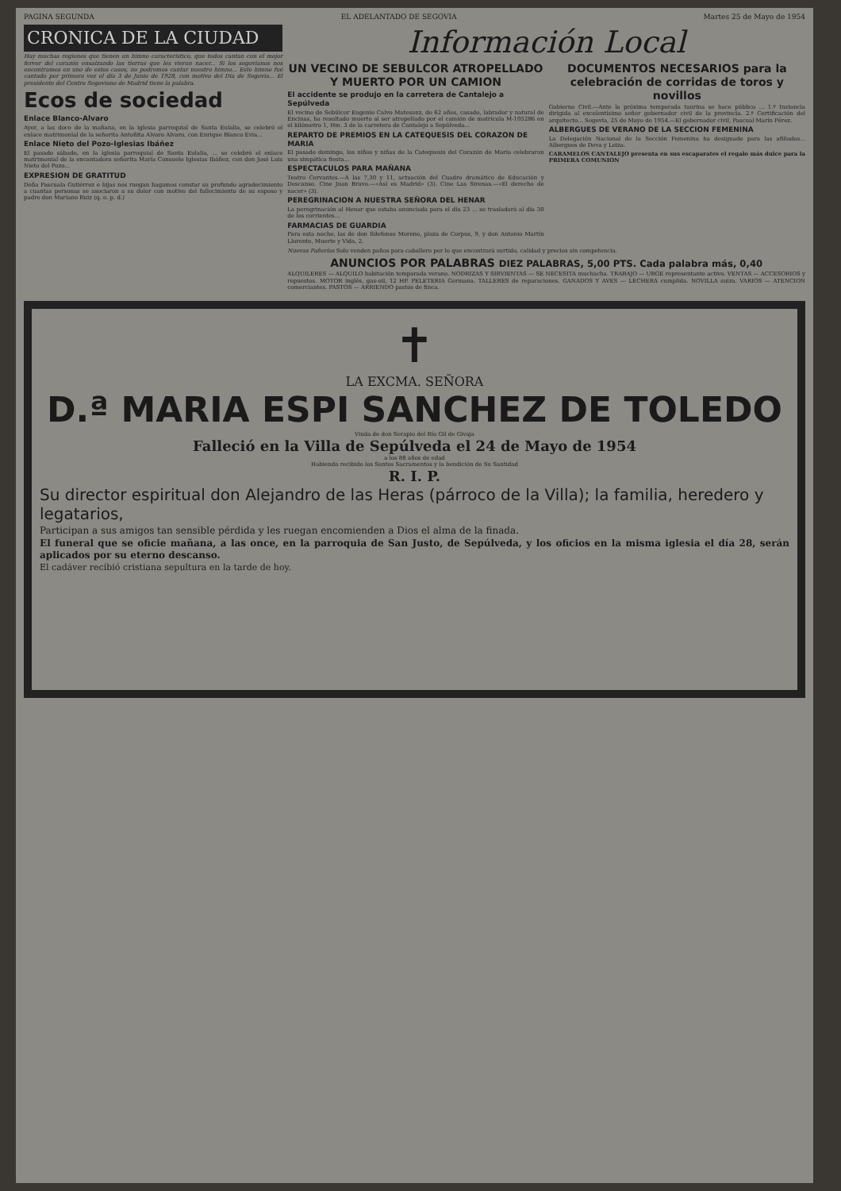PAGINA SEGUNDA EL ADELANTADO DE SEGOVIA Martes 25 de Mayo de 1954
CRONICA DE LA CIUDAD
Hay muchas regiones que tienen un himno característico, que todos cantan con el mejor fervor del corazón ensalzando las tierras que les vieron nacer... Si los segovianos nos encontramos en uno de estos casos, no podremos cantar nuestro himno... Este himno fué cantado por primera vez el día 3 de Junio de 1928, con motivo del Día de Segovia... El presidente del Centro Segoviano de Madrid tiene la palabra.
Ecos de sociedad
Enlace Blanco-Alvaro
Ayer, a las doce de la mañana, en la iglesia parroquial de Santa Eulalia, se celebró el enlace matrimonial de la señorita Antoñita Alvaro Alvaro, con Enrique Blanco Evia...
Enlace Nieto del Pozo-Iglesias Ibáñez
El pasado sábado, en la iglesia parroquial de Santa Eulalia, ... se celebró el enlace matrimonial de la encantadora señorita María Consuelo Iglesias Ibáñez, con don José Luis Nieto del Pozo...
EXPRESION DE GRATITUD
Doña Pascuala Gutiérrez e hijas nos ruegan hagamos constar su profundo agradecimiento a cuantas personas se asociaron a su dolor con motivo del fallecimiento de su esposo y padre don Mariano Ruiz (q. e. p. d.)
Información Local
UN VECINO DE SEBULCOR ATROPELLADO Y MUERTO POR UN CAMION
El accidente se produjo en la carretera de Cantalejo a Sepúlveda
El vecino de Sebúlcor Eugenio Calvo Matesanz, de 62 años, casado, labrador y natural de Encinas, ha resultado muerto al ser atropellado por el camión de matrícula M-105286 en el kilómetro 1, Hm. 3 de la carretera de Cantalejo a Sepúlveda...
REPARTO DE PREMIOS EN LA CATEQUESIS DEL CORAZON DE MARIA
El pasado domingo, los niños y niñas de la Catequesis del Corazón de María celebraron una simpática fiesta...
ESPECTACULOS PARA MAÑANA
Teatro Cervantes.—A las 7,30 y 11, actuación del Cuadro dramático de Educación y Descanso. Cine Juan Bravo.—«Así es Madrid» (3). Cine Las Sirenas.—«El derecho de nacer» (3).
PEREGRINACION A NUESTRA SEÑORA DEL HENAR
La peregrinación al Henar que estaba anunciada para el día 23 ... se trasladará al día 30 de los corrientes...
FARMACIAS DE GUARDIA
Para esta noche, las de don Ildefonso Moreno, plaza de Corpus, 9, y don Antonio Martín Llorente, Muerte y Vida, 2.
DOCUMENTOS NECESARIOS para la celebración de corridas de toros y novillos
Gobierno Civil.—Ante la próxima temporada taurina se hace público ... 1.º Instancia dirigida al excelentísimo señor gobernador civil de la provincia. 2.º Certificación del arquitecto... Segovia, 25 de Mayo de 1954.—El gobernador civil, Pascual Marín Pérez.
ALBERGUES DE VERANO DE LA SECCION FEMENINA
La Delegación Nacional de la Sección Femenina ha designado para las afiliadas... Albergues de Deva y Leiza.
CARAMELOS CANTALEJO presenta en sus escaparates el regalo más dulce para la PRIMERA COMUNION
Nuevas Pañerías Solo venden paños para caballero por lo que encontrará surtido, calidad y precios sin competencia.
ANUNCIOS POR PALABRAS DIEZ PALABRAS, 5,00 PTS. Cada palabra más, 0,40
ALQUILERES — ALQUILO habitación temporada verano. NODRIZAS Y SIRVIENTAS — SE NECESITA muchacha. TRABAJO — URGE representante activo. VENTAS — ACCESORIOS y repuestos. MOTOR inglés, gas-oil, 12 HP. PELETERIA Germana. TALLERES de reparaciones. GANADOS Y AVES — LECHERA cumplida. NOVILLA suiza. VARIOS — ATENCION comerciantes. PASTOS — ARRIENDO pastos de finca.
✝
LA EXCMA. SEÑORA
D.ª MARIA ESPI SANCHEZ DE TOLEDO
Viuda de don Serapio del Río Gil de Givaja
Falleció en la Villa de Sepúlveda el 24 de Mayo de 1954
a los 88 años de edad
Habiendo recibido los Santos Sacramentos y la bendición de Su Santidad
R. I. P.
Su director espiritual don Alejandro de las Heras (párroco de la Villa); la familia, heredero y legatarios,
Participan a sus amigos tan sensible pérdida y les ruegan encomienden a Dios el alma de la finada.
El funeral que se oficie mañana, a las once, en la parroquia de San Justo, de Sepúlveda, y los oficios en la misma iglesia el día 28, serán aplicados por su eterno descanso.
El cadáver recibió cristiana sepultura en la tarde de hoy.